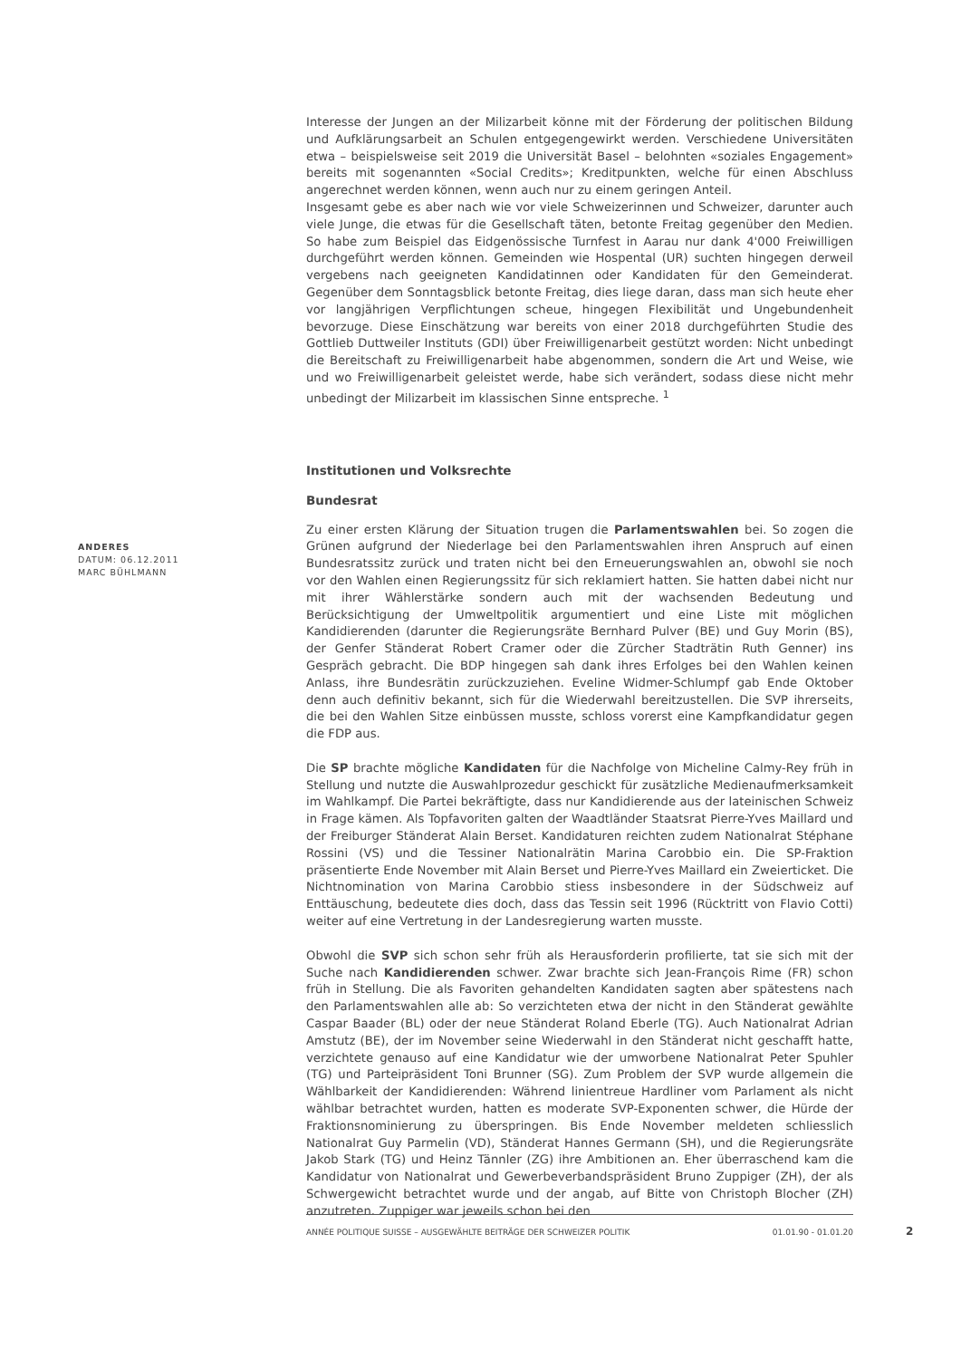ANDERES
DATUM: 06.12.2011
MARC BÜHLMANN
Interesse der Jungen an der Milizarbeit könne mit der Förderung der politischen Bildung und Aufklärungsarbeit an Schulen entgegengewirkt werden. Verschiedene Universitäten etwa – beispielsweise seit 2019 die Universität Basel – belohnten «soziales Engagement» bereits mit sogenannten «Social Credits»; Kreditpunkten, welche für einen Abschluss angerechnet werden können, wenn auch nur zu einem geringen Anteil.
Insgesamt gebe es aber nach wie vor viele Schweizerinnen und Schweizer, darunter auch viele Junge, die etwas für die Gesellschaft täten, betonte Freitag gegenüber den Medien. So habe zum Beispiel das Eidgenössische Turnfest in Aarau nur dank 4'000 Freiwilligen durchgeführt werden können. Gemeinden wie Hospental (UR) suchten hingegen derweil vergebens nach geeigneten Kandidatinnen oder Kandidaten für den Gemeinderat. Gegenüber dem Sonntagsblick betonte Freitag, dies liege daran, dass man sich heute eher vor langjährigen Verpflichtungen scheue, hingegen Flexibilität und Ungebundenheit bevorzuge. Diese Einschätzung war bereits von einer 2018 durchgeführten Studie des Gottlieb Duttweiler Instituts (GDI) über Freiwilligenarbeit gestützt worden: Nicht unbedingt die Bereitschaft zu Freiwilligenarbeit habe abgenommen, sondern die Art und Weise, wie und wo Freiwilligenarbeit geleistet werde, habe sich verändert, sodass diese nicht mehr unbedingt der Milizarbeit im klassischen Sinne entspreche. <sup>1</sup>
Institutionen und Volksrechte
Bundesrat
Zu einer ersten Klärung der Situation trugen die Parlamentswahlen bei. So zogen die Grünen aufgrund der Niederlage bei den Parlamentswahlen ihren Anspruch auf einen Bundesratssitz zurück und traten nicht bei den Erneuerungswahlen an, obwohl sie noch vor den Wahlen einen Regierungssitz für sich reklamiert hatten. Sie hatten dabei nicht nur mit ihrer Wählerstärke sondern auch mit der wachsenden Bedeutung und Berücksichtigung der Umweltpolitik argumentiert und eine Liste mit möglichen Kandidierenden (darunter die Regierungsräte Bernhard Pulver (BE) und Guy Morin (BS), der Genfer Ständerat Robert Cramer oder die Zürcher Stadträtin Ruth Genner) ins Gespräch gebracht. Die BDP hingegen sah dank ihres Erfolges bei den Wahlen keinen Anlass, ihre Bundesrätin zurückzuziehen. Eveline Widmer-Schlumpf gab Ende Oktober denn auch definitiv bekannt, sich für die Wiederwahl bereitzustellen. Die SVP ihrerseits, die bei den Wahlen Sitze einbüssen musste, schloss vorerst eine Kampfkandidatur gegen die FDP aus.
Die SP brachte mögliche Kandidaten für die Nachfolge von Micheline Calmy-Rey früh in Stellung und nutzte die Auswahlprozedur geschickt für zusätzliche Medienaufmerksamkeit im Wahlkampf. Die Partei bekräftigte, dass nur Kandidierende aus der lateinischen Schweiz in Frage kämen. Als Topfavoriten galten der Waadtländer Staatsrat Pierre-Yves Maillard und der Freiburger Ständerat Alain Berset. Kandidaturen reichten zudem Nationalrat Stéphane Rossini (VS) und die Tessiner Nationalrätin Marina Carobbio ein. Die SP-Fraktion präsentierte Ende November mit Alain Berset und Pierre-Yves Maillard ein Zweierticket. Die Nichtnomination von Marina Carobbio stiess insbesondere in der Südschweiz auf Enttäuschung, bedeutete dies doch, dass das Tessin seit 1996 (Rücktritt von Flavio Cotti) weiter auf eine Vertretung in der Landesregierung warten musste.
Obwohl die SVP sich schon sehr früh als Herausforderin profilierte, tat sie sich mit der Suche nach Kandidierenden schwer. Zwar brachte sich Jean-François Rime (FR) schon früh in Stellung. Die als Favoriten gehandelten Kandidaten sagten aber spätestens nach den Parlamentswahlen alle ab: So verzichteten etwa der nicht in den Ständerat gewählte Caspar Baader (BL) oder der neue Ständerat Roland Eberle (TG). Auch Nationalrat Adrian Amstutz (BE), der im November seine Wiederwahl in den Ständerat nicht geschafft hatte, verzichtete genauso auf eine Kandidatur wie der umworbene Nationalrat Peter Spuhler (TG) und Parteipräsident Toni Brunner (SG). Zum Problem der SVP wurde allgemein die Wählbarkeit der Kandidierenden: Während linientreue Hardliner vom Parlament als nicht wählbar betrachtet wurden, hatten es moderate SVP-Exponenten schwer, die Hürde der Fraktionsnominierung zu überspringen. Bis Ende November meldeten schliesslich Nationalrat Guy Parmelin (VD), Ständerat Hannes Germann (SH), und die Regierungsräte Jakob Stark (TG) und Heinz Tännler (ZG) ihre Ambitionen an. Eher überraschend kam die Kandidatur von Nationalrat und Gewerbeverbandspräsident Bruno Zuppiger (ZH), der als Schwergewicht betrachtet wurde und der angab, auf Bitte von Christoph Blocher (ZH) anzutreten. Zuppiger war jeweils schon bei den
ANNÉE POLITIQUE SUISSE – AUSGEWÄHLTE BEITRÄGE DER SCHWEIZER POLITIK 01.01.90 - 01.01.20
2